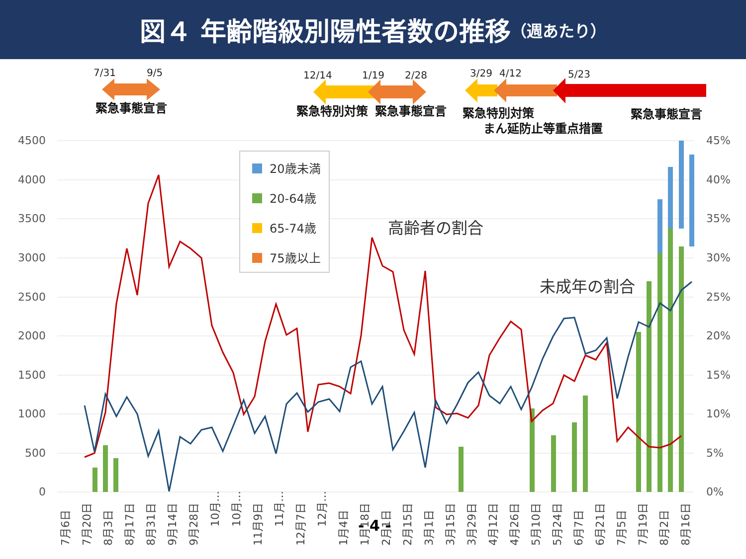図４ 年齢階級別陽性者数の推移 （週あたり）
7/31
9/5
12/14
1/19
2/28
3/29
4/12
5/23
緊急事態宣言
緊急特別対策
緊急事態宣言
緊急特別対策
まん延防止等重点措置
緊急事態宣言
4500
4000
3500
3000
2500
2000
1500
1000
500
0
45%
40%
35%
30%
25%
20%
15%
10%
5%
0%
20歳未満
20-64歳
65-74歳
75歳以上
高齢者の割合
未成年の割合
7月6日
7月20日
8月3日
8月17日
8月31日
9月14日
9月28日
10月…
10月…
11月9日
11月…
12月7日
12月…
1月4日
1月18日
2月1日
2月15日
3月1日
3月15日
3月29日
4月12日
4月26日
5月10日
5月24日
6月7日
6月21日
7月5日
7月19日
8月2日
8月16日
- 4 -